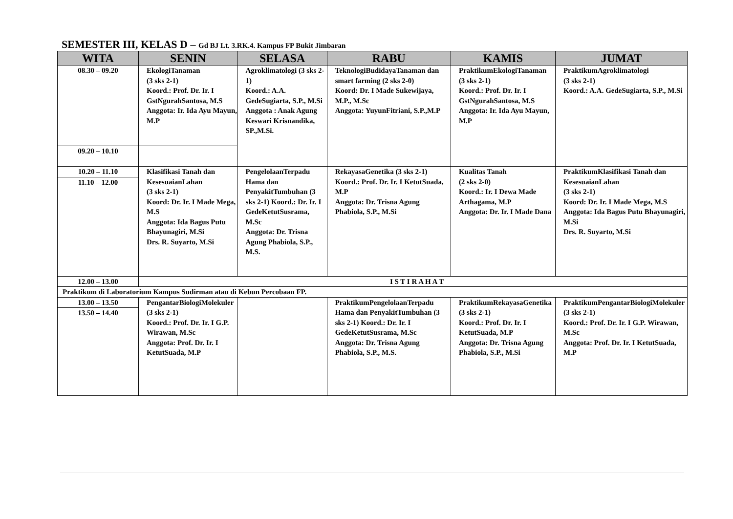SEMESTER III, KELAS D – Gd BJ Lt. 3.RK.4. Kampus FP Bukit Jimbaran
| WITA | SENIN | SELASA | RABU | KAMIS | JUMAT |
| --- | --- | --- | --- | --- | --- |
| 08.30 – 09.20 | EkologiTanaman (3 sks 2-1) Koord.: Prof. Dr. Ir. I GstNgurahSantosa, M.S Anggota: Ir. Ida Ayu Mayun, M.P | Agroklimatologi (3 sks 2-1) Koord.: A.A. GedeSugiarta, S.P., M.Si Anggota : Anak Agung Keswari Krisnandika, SP.,M.Si. | TeknologiBudidayaTanaman dan smart farming (2 sks 2-0) Koord: Dr. I Made Sukewijaya, M.P., M.Sc Anggota: YuyunFitriani, S.P.,M.P | PraktikumEkologiTanaman (3 sks 2-1) Koord.: Prof. Dr. Ir. I GstNgurahSantosa, M.S Anggota: Ir. Ida Ayu Mayun, M.P | PraktikumAgroklimatologi (3 sks 2-1) Koord.: A.A. GedeSugiarta, S.P., M.Si |
| 09.20 – 10.10 | | | | | |
| 10.20 – 11.10 | Klasifikasi Tanah dan KesesuaianLahan (3 sks 2-1) Koord: Dr. Ir. I Made Mega, M.S Anggota: Ida Bagus Putu Bhayunagiri, M.Si Drs. R. Suyarto, M.Si | PengelolaanTerpadu Hama dan PenyakitTumbuhan (3 sks 2-1) Koord.: Dr. Ir. I GedeKetutSusrama, M.Sc Anggota: Dr. Trisna Agung Phabiola, S.P., M.S. | RekayasaGenetika (3 sks 2-1) Koord.: Prof. Dr. Ir. I KetutSuada, M.P Anggota: Dr. Trisna Agung Phabiola, S.P., M.Si | Kualitas Tanah (2 sks 2-0) Koord.: Ir. I Dewa Made Arthagama, M.P Anggota: Dr. Ir. I Made Dana | PraktikumKlasifikasi Tanah dan KesesuaianLahan (3 sks 2-1) Koord: Dr. Ir. I Made Mega, M.S Anggota: Ida Bagus Putu Bhayunagiri, M.Si Drs. R. Suyarto, M.Si |
| 11.10 – 12.00 | | | | | |
| 12.00 – 13.00 | I S T I R A H A T | | | | |
| Praktikum di Laboratorium Kampus Sudirman atau di Kebun Percobaan FP. | | | | | |
| 13.00 – 13.50 | PengantarBiologiMolekuler (3 sks 2-1) Koord.: Prof. Dr. Ir. I G.P. Wirawan, M.Sc Anggota: Prof. Dr. Ir. I KetutSuada, M.P | | PraktikumPengelolaanTerpadu Hama dan PenyakitTumbuhan (3 sks 2-1) Koord.: Dr. Ir. I GedeKetutSusrama, M.Sc Anggota: Dr. Trisna Agung Phabiola, S.P., M.S. | PraktikumRekayasaGenetika (3 sks 2-1) Koord.: Prof. Dr. Ir. I KetutSuada, M.P Anggota: Dr. Trisna Agung Phabiola, S.P., M.Si | PraktikumPengantarBiologiMolekuler (3 sks 2-1) Koord.: Prof. Dr. Ir. I G.P. Wirawan, M.Sc Anggota: Prof. Dr. Ir. I KetutSuada, M.P |
| 13.50 – 14.40 | | | | | |